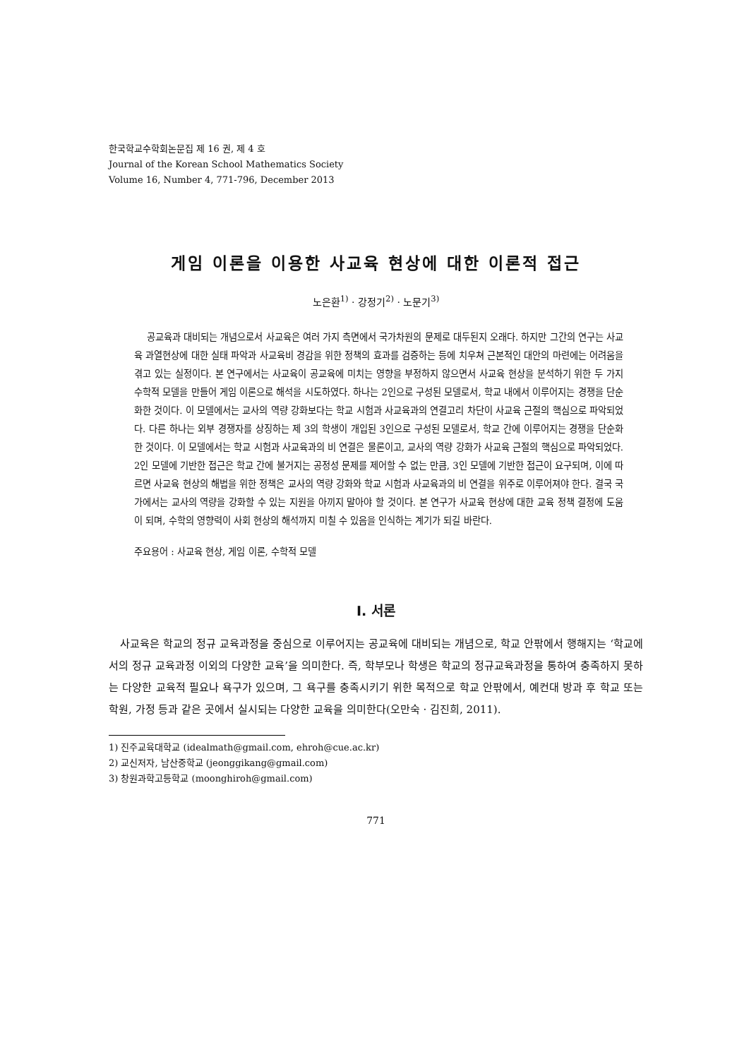한국학교수학회논문집 제 16 권, 제 4 호
Journal of the Korean School Mathematics Society
Volume 16, Number 4, 771-796, December 2013
게임 이론을 이용한 사교육 현상에 대한 이론적 접근
노은환<sup>1)</sup> · 강정기<sup>2)</sup> · 노문기<sup>3)</sup>
공교육과 대비되는 개념으로서 사교육은 여러 가지 측면에서 국가차원의 문제로 대두된지 오래다. 하지만 그간의 연구는 사교육 과열현상에 대한 실태 파악과 사교육비 경감을 위한 정책의 효과를 검증하는 등에 치우쳐 근본적인 대안의 마련에는 어려움을 겪고 있는 실정이다. 본 연구에서는 사교육이 공교육에 미치는 영향을 부정하지 않으면서 사교육 현상을 분석하기 위한 두 가지 수학적 모델을 만들어 게임 이론으로 해석을 시도하였다. 하나는 2인으로 구성된 모델로서, 학교 내에서 이루어지는 경쟁을 단순화한 것이다. 이 모델에서는 교사의 역량 강화보다는 학교 시험과 사교육과의 연결고리 차단이 사교육 근절의 핵심으로 파악되었다. 다른 하나는 외부 경쟁자를 상징하는 제 3의 학생이 개입된 3인으로 구성된 모델로서, 학교 간에 이루어지는 경쟁을 단순화한 것이다. 이 모델에서는 학교 시험과 사교육과의 비 연결은 물론이고, 교사의 역량 강화가 사교육 근절의 핵심으로 파악되었다. 2인 모델에 기반한 접근은 학교 간에 불거지는 공정성 문제를 제어할 수 없는 만큼, 3인 모델에 기반한 접근이 요구되며, 이에 따르면 사교육 현상의 해법을 위한 정책은 교사의 역량 강화와 학교 시험과 사교육과의 비 연결을 위주로 이루어져야 한다. 결국 국가에서는 교사의 역량을 강화할 수 있는 지원을 아끼지 말아야 할 것이다. 본 연구가 사교육 현상에 대한 교육 정책 결정에 도움이 되며, 수학의 영향력이 사회 현상의 해석까지 미칠 수 있음을 인식하는 계기가 되길 바란다.
주요용어 : 사교육 현상, 게임 이론, 수학적 모델
Ⅰ. 서론
사교육은 학교의 정규 교육과정을 중심으로 이루어지는 공교육에 대비되는 개념으로, 학교 안팎에서 행해지는 ‘학교에서의 정규 교육과정 이외의 다양한 교육’을 의미한다. 즉, 학부모나 학생은 학교의 정규교육과정을 통하여 충족하지 못하는 다양한 교육적 필요나 욕구가 있으며, 그 욕구를 충족시키기 위한 목적으로 학교 안팎에서, 예컨대 방과 후 학교 또는 학원, 가정 등과 같은 곳에서 실시되는 다양한 교육을 의미한다(오만숙 · 김진희, 2011).
1) 진주교육대학교 (idealmath@gmail.com, ehroh@cue.ac.kr)
2) 교신저자, 남산중학교 (jeonggikang@gmail.com)
3) 창원과학고등학교 (moonghiroh@gmail.com)
771